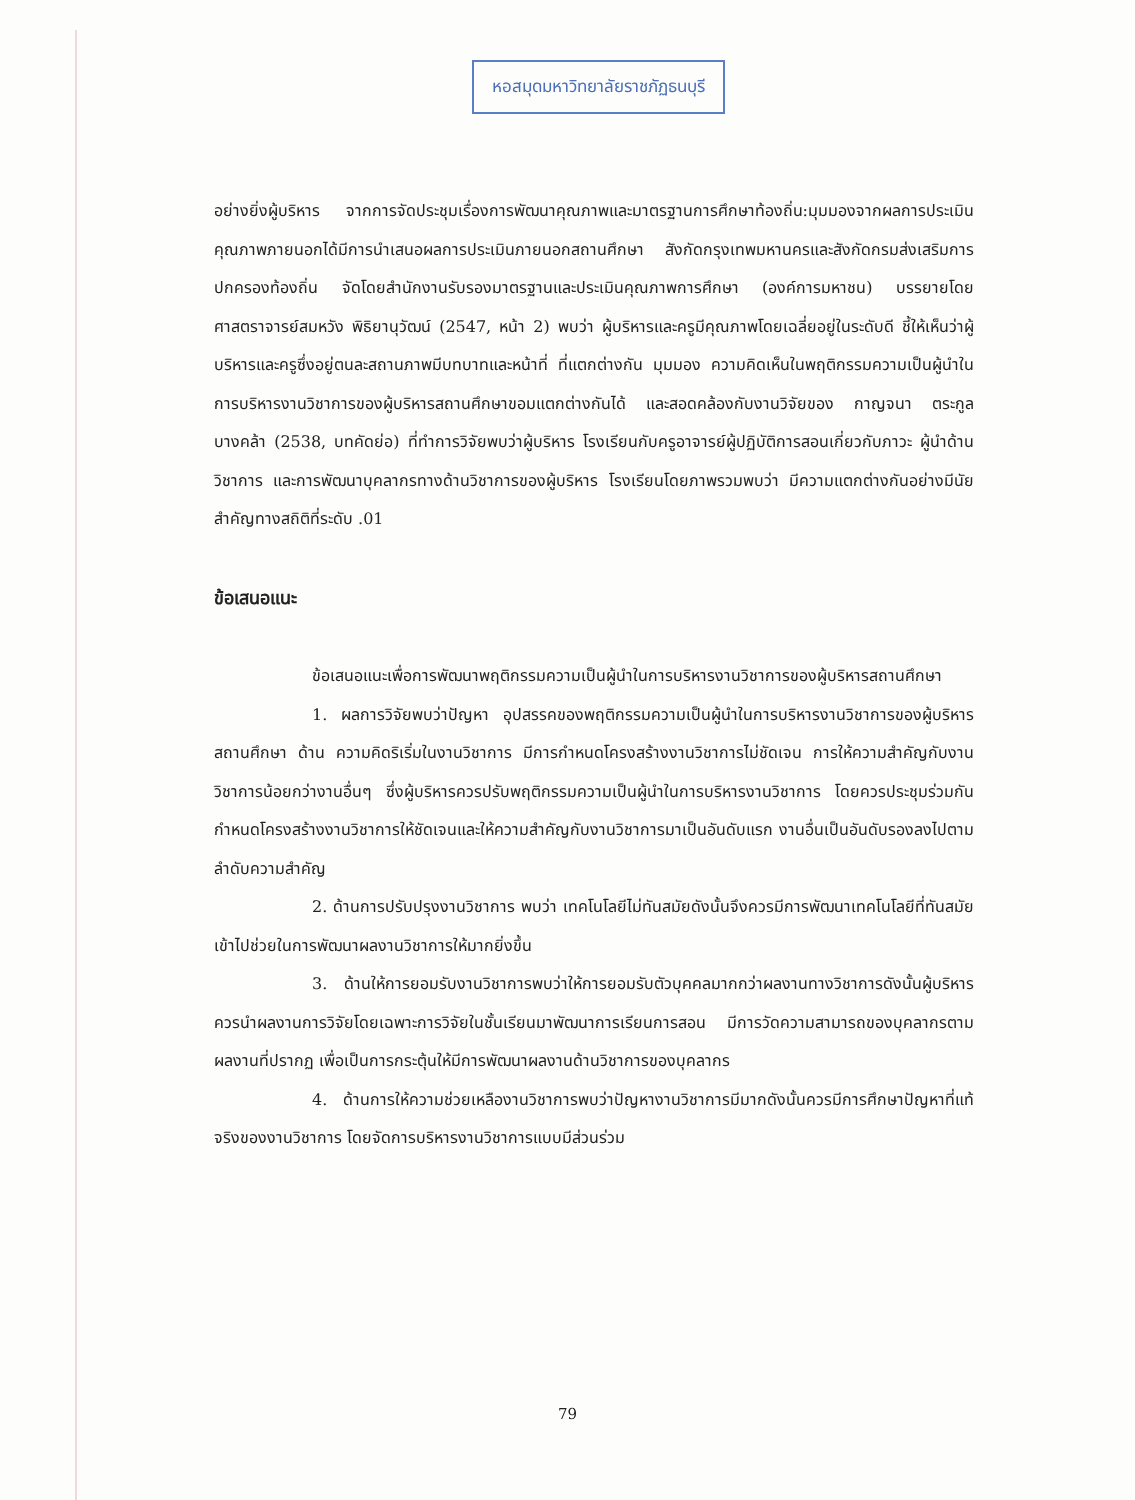หอสมุดมหาวิทยาลัยราชภัฏธนบุรี
อย่างยิ่งผู้บริหาร จากการจัดประชุมเรื่องการพัฒนาคุณภาพและมาตรฐานการศึกษาท้องถิ่น:มุมมองจากผลการประเมินคุณภาพภายนอกได้มีการนำเสนอผลการประเมินภายนอกสถานศึกษา สังกัดกรุงเทพมหานครและสังกัดกรมส่งเสริมการปกครองท้องถิ่น จัดโดยสำนักงานรับรองมาตรฐานและประเมินคุณภาพการศึกษา (องค์การมหาชน) บรรยายโดยศาสตราจารย์สมหวัง พิธิยานุวัฒน์ (2547, หน้า 2) พบว่า ผู้บริหารและครูมีคุณภาพโดยเฉลี่ยอยู่ในระดับดี ชี้ให้เห็นว่าผู้บริหารและครูซึ่งอยู่ตนละสถานภาพมีบทบาทและหน้าที่ ที่แตกต่างกัน มุมมอง ความคิดเห็นในพฤติกรรมความเป็นผู้นำในการบริหารงานวิชาการของผู้บริหารสถานศึกษาขอมแตกต่างกันได้ และสอดคล้องกับงานวิจัยของ กาญจนา ตระกูลบางคล้า (2538, บทคัดย่อ) ที่ทำการวิจัยพบว่าผู้บริหาร โรงเรียนกับครูอาจารย์ผู้ปฏิบัติการสอนเกี่ยวกับภาวะ ผู้นำด้านวิชาการ และการพัฒนาบุคลากรทางด้านวิชาการของผู้บริหาร โรงเรียนโดยภาพรวมพบว่า มีความแตกต่างกันอย่างมีนัยสำคัญทางสถิติที่ระดับ .01
ข้อเสนอแนะ
ข้อเสนอแนะเพื่อการพัฒนาพฤติกรรมความเป็นผู้นำในการบริหารงานวิชาการของผู้บริหารสถานศึกษา
1. ผลการวิจัยพบว่าปัญหา อุปสรรคของพฤติกรรมความเป็นผู้นำในการบริหารงานวิชาการของผู้บริหารสถานศึกษา ด้าน ความคิดริเริ่มในงานวิชาการ มีการกำหนดโครงสร้างงานวิชาการไม่ชัดเจน การให้ความสำคัญกับงานวิชาการน้อยกว่างานอื่นๆ ซึ่งผู้บริหารควรปรับพฤติกรรมความเป็นผู้นำในการบริหารงานวิชาการ โดยควรประชุมร่วมกันกำหนดโครงสร้างงานวิชาการให้ชัดเจนและให้ความสำคัญกับงานวิชาการมาเป็นอันดับแรก งานอื่นเป็นอันดับรองลงไปตามลำดับความสำคัญ
2. ด้านการปรับปรุงงานวิชาการ พบว่า เทคโนโลยีไม่ทันสมัยดังนั้นจึงควรมีการพัฒนาเทคโนโลยีที่ทันสมัยเข้าไปช่วยในการพัฒนาผลงานวิชาการให้มากยิ่งขึ้น
3. ด้านให้การยอมรับงานวิชาการพบว่าให้การยอมรับตัวบุคคลมากกว่าผลงานทางวิชาการดังนั้นผู้บริหารควรนำผลงานการวิจัยโดยเฉพาะการวิจัยในชั้นเรียนมาพัฒนาการเรียนการสอน มีการวัดความสามารถของบุคลากรตามผลงานที่ปรากฏ เพื่อเป็นการกระตุ้นให้มีการพัฒนาผลงานด้านวิชาการของบุคลากร
4. ด้านการให้ความช่วยเหลืองานวิชาการพบว่าปัญหางานวิชาการมีมากดังนั้นควรมีการศึกษาปัญหาที่แท้จริงของงานวิชาการ โดยจัดการบริหารงานวิชาการแบบมีส่วนร่วม
79